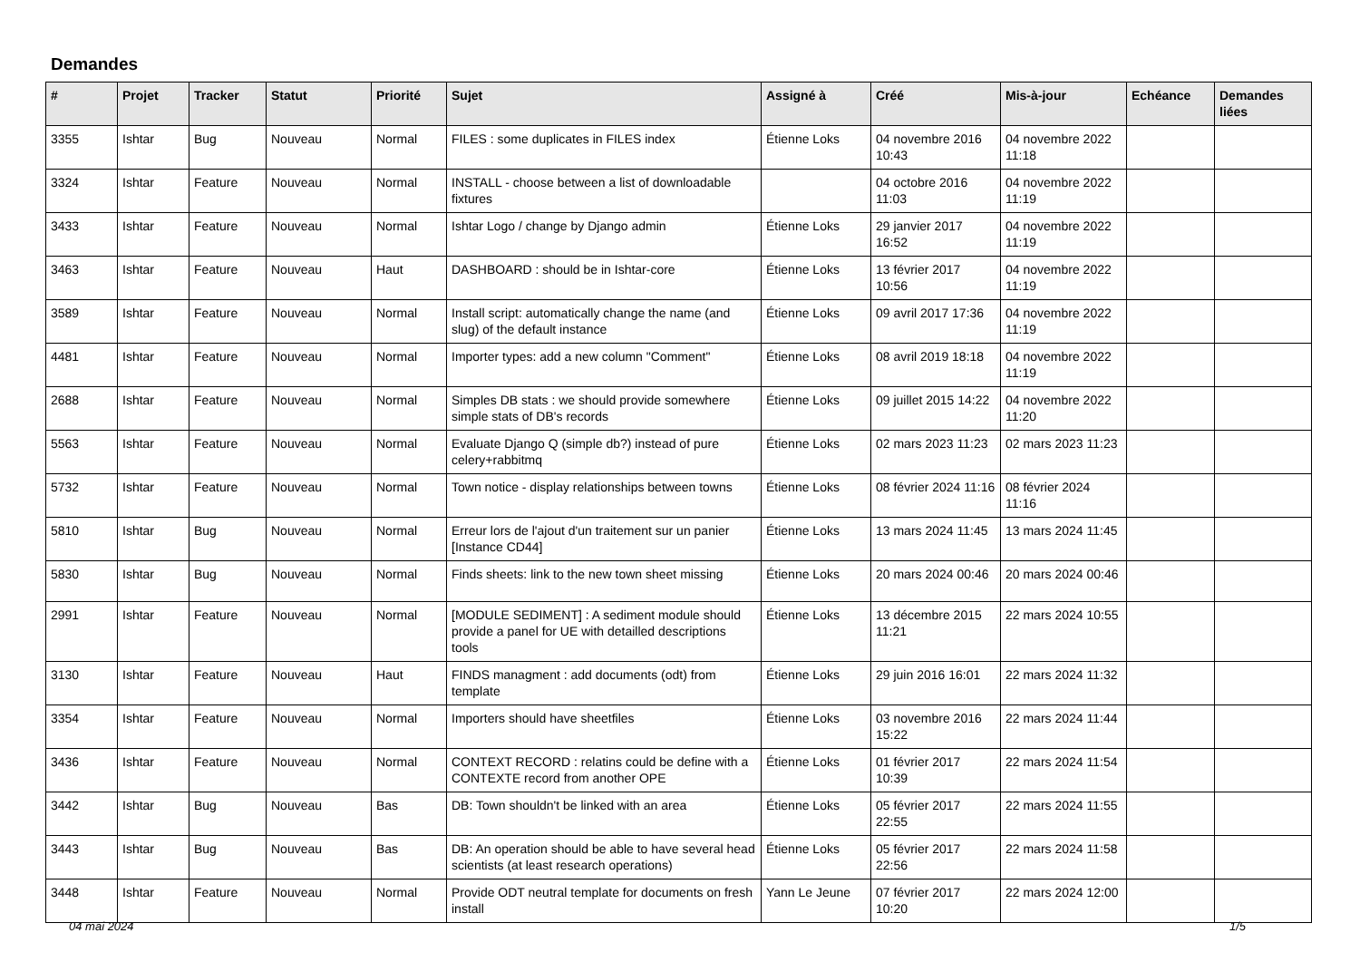Demandes
| # | Projet | Tracker | Statut | Priorité | Sujet | Assigné à | Créé | Mis-à-jour | Echéance | Demandes liées |
| --- | --- | --- | --- | --- | --- | --- | --- | --- | --- | --- |
| 3355 | Ishtar | Bug | Nouveau | Normal | FILES : some duplicates in FILES index | Étienne Loks | 04 novembre 2016 10:43 | 04 novembre 2022 11:18 | | |
| 3324 | Ishtar | Feature | Nouveau | Normal | INSTALL - choose between a list of downloadable fixtures | | 04 octobre 2016 11:03 | 04 novembre 2022 11:19 | | |
| 3433 | Ishtar | Feature | Nouveau | Normal | Ishtar Logo / change by Django admin | Étienne Loks | 29 janvier 2017 16:52 | 04 novembre 2022 11:19 | | |
| 3463 | Ishtar | Feature | Nouveau | Haut | DASHBOARD : should be in Ishtar-core | Étienne Loks | 13 février 2017 10:56 | 04 novembre 2022 11:19 | | |
| 3589 | Ishtar | Feature | Nouveau | Normal | Install script: automatically change the name (and slug) of the default instance | Étienne Loks | 09 avril 2017 17:36 | 04 novembre 2022 11:19 | | |
| 4481 | Ishtar | Feature | Nouveau | Normal | Importer types: add a new column "Comment" | Étienne Loks | 08 avril 2019 18:18 | 04 novembre 2022 11:19 | | |
| 2688 | Ishtar | Feature | Nouveau | Normal | Simples DB stats : we should provide somewhere simple stats of DB's records | Étienne Loks | 09 juillet 2015 14:22 | 04 novembre 2022 11:20 | | |
| 5563 | Ishtar | Feature | Nouveau | Normal | Evaluate Django Q (simple db?) instead of pure celery+rabbitmq | Étienne Loks | 02 mars 2023 11:23 | 02 mars 2023 11:23 | | |
| 5732 | Ishtar | Feature | Nouveau | Normal | Town notice - display relationships between towns | Étienne Loks | 08 février 2024 11:16 | 08 février 2024 11:16 | | |
| 5810 | Ishtar | Bug | Nouveau | Normal | Erreur lors de l'ajout d'un traitement sur un panier [Instance CD44] | Étienne Loks | 13 mars 2024 11:45 | 13 mars 2024 11:45 | | |
| 5830 | Ishtar | Bug | Nouveau | Normal | Finds sheets: link to the new town sheet missing | Étienne Loks | 20 mars 2024 00:46 | 20 mars 2024 00:46 | | |
| 2991 | Ishtar | Feature | Nouveau | Normal | [MODULE SEDIMENT] : A sediment module should provide a panel for UE with detailled descriptions tools | Étienne Loks | 13 décembre 2015 11:21 | 22 mars 2024 10:55 | | |
| 3130 | Ishtar | Feature | Nouveau | Haut | FINDS managment : add documents (odt) from template | Étienne Loks | 29 juin 2016 16:01 | 22 mars 2024 11:32 | | |
| 3354 | Ishtar | Feature | Nouveau | Normal | Importers should have sheetfiles | Étienne Loks | 03 novembre 2016 15:22 | 22 mars 2024 11:44 | | |
| 3436 | Ishtar | Feature | Nouveau | Normal | CONTEXT RECORD : relatins could be define with a CONTEXTE record from another OPE | Étienne Loks | 01 février 2017 10:39 | 22 mars 2024 11:54 | | |
| 3442 | Ishtar | Bug | Nouveau | Bas | DB: Town shouldn't be linked with an area | Étienne Loks | 05 février 2017 22:55 | 22 mars 2024 11:55 | | |
| 3443 | Ishtar | Bug | Nouveau | Bas | DB: An operation should be able to have several head scientists (at least research operations) | Étienne Loks | 05 février 2017 22:56 | 22 mars 2024 11:58 | | |
| 3448 | Ishtar | Feature | Nouveau | Normal | Provide ODT neutral template for documents on fresh install | Yann Le Jeune | 07 février 2017 10:20 | 22 mars 2024 12:00 | | |
04 mai 2024 1/5